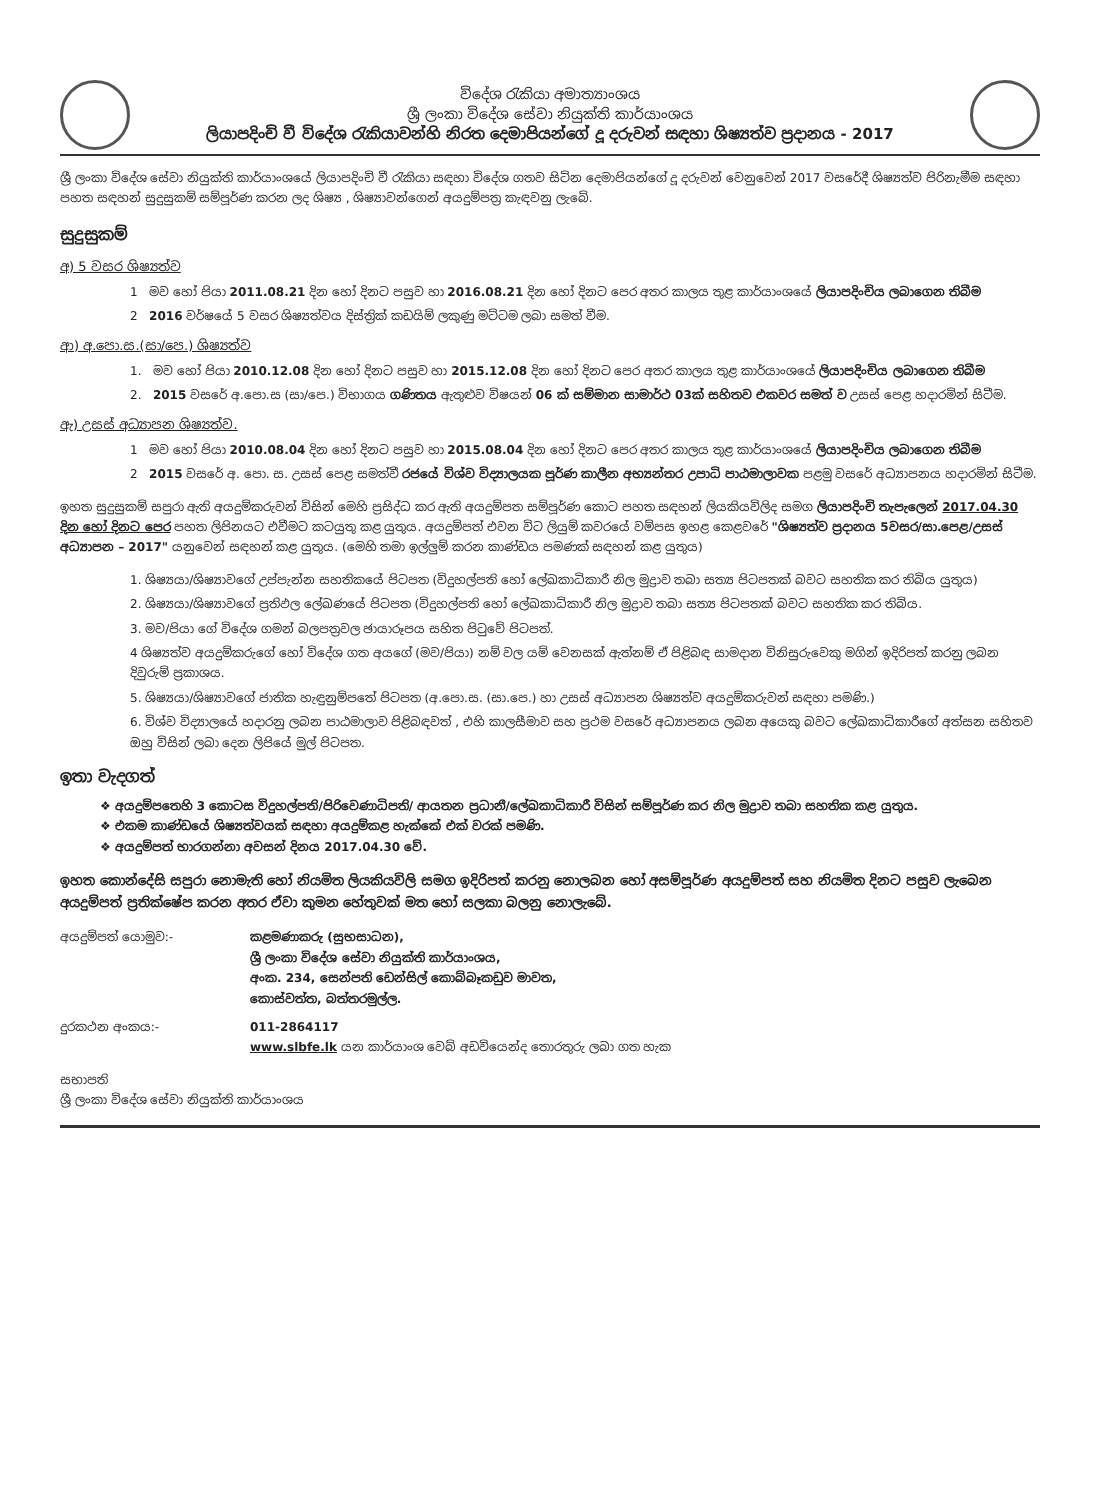විදේශ රැකියා අමාත්‍යාංශය
ශ්‍රී ලංකා විදේශ සේවා නියුක්ති කාර්යාංශය
ලියාපදිංචි වී විදේශ රැකියාවන්හි නිරත දෙමාපියන්ගේ දූ දරුවන් සඳහා ශිෂ්‍යත්ව ප්‍රදානය - 2017
ශ්‍රී ලංකා විදේශ සේවා නියුක්ති කාර්යාංශයේ ලියාපදිංචි වී රැකියා සඳහා විදේශ ගතව සිටින දෙමාපියන්ගේ දූ දරුවන් වෙනුවෙන් 2017 වසරේදී ශිෂ්‍යත්ව පිරිනැමීම සඳහා පහත සඳහන් සුදුසුකම් සම්පූර්ණ කරන ලද ශිෂ්‍ය , ශිෂ්‍යාවන්ගෙන් අයදුම්පත්‍ර කැඳවනු ලැබේ.
සුදුසුකම්
අ) 5 වසර ශිෂ්‍යත්ව
1 මව හෝ පියා 2011.08.21 දින හෝ දිනට පසුව හා 2016.08.21 දින හෝ දිනට පෙර අතර කාලය තුළ කාර්යාංශයේ ලියාපදිංචිය ලබාගෙන තිබීම
2 2016 වර්ෂයේ 5 වසර ශිෂ්‍යත්වය දිස්ත්‍රික් කඩයිම් ලකුණු මට්ටම ලබා සමත් වීම.
ආ) අ.පො.ස.(සා/පෙ.) ශිෂ්‍යත්ව
1. මව හෝ පියා 2010.12.08 දින හෝ දිනට පසුව හා 2015.12.08 දින හෝ දිනට පෙර අතර කාලය තුළ කාර්යාංශයේ ලියාපදිංචිය ලබාගෙන තිබීම
2. 2015 වසරේ අ.පො.ස (සා/පෙ.) විභාගය ගණිතය ඇතුළුව විෂයන් 06 ක් සම්මාන සාමාර්ථ 03ක් සහිතව එකවර සමත් ව උසස් පෙළ හදාරමින් සිටීම.
ඇ) උසස් අධ්‍යාපන ශිෂ්‍යත්ව.
1 මව හෝ පියා 2010.08.04 දින හෝ දිනට පසුව හා 2015.08.04 දින හෝ දිනට පෙර අතර කාලය තුළ කාර්යාංශයේ ලියාපදිංචිය ලබාගෙන තිබීම
2 2015 වසරේ අ. පො. ස. උසස් පෙළ සමත්වී රජයේ විශ්ව විද්‍යාලයක පූර්ණ කාලීන අභ්‍යන්තර උපාධි පාඨමාලාවක පළමු වසරේ අධ්‍යාපනය හදාරමින් සිටීම.
ඉහත සුදුසුකම් සපුරා ඇති අයදුම්කරුවන් විසින් මෙහි ප්‍රසිද්ධ කර ඇති අයදුම්පත සම්පූර්ණ කොට පහත සඳහන් ලියකියවිලිද සමග ලියාපදිංචි තැපැලෙන් 2017.04.30 දින හෝ දිනට පෙර පහත ලිපිනයට එවීමට කටයුතු කළ යුතුය. අයදුම්පත් එවන විට ලියුම් කවරයේ වම්පස ඉහළ කෙළවරේ "ශිෂ්‍යත්ව ප්‍රදානය 5වසර/සා.පෙළ/උසස් අධ්‍යාපන – 2017" යනුවෙන් සඳහන් කළ යුතුය. (මෙහි තමා ඉල්ලුම් කරන කාණ්ඩය පමණක් සඳහන් කළ යුතුය)
1. ශිෂ්‍යයා/ශිෂ්‍යාවගේ උප්පැන්න සහතිකයේ පිටපත (විදුහල්පති හෝ ලේඛකාධිකාරී නිල මුද්‍රාව තබා සත්‍ය පිටපතක් බවට සහතික කර තිබිය යුතුය)
2. ශිෂ්‍යයා/ශිෂ්‍යාවගේ ප්‍රතිඵල ලේඛණයේ පිටපත (විදුහල්පති හෝ ලේඛකාධිකාරී නිල මුද්‍රාව තබා සත්‍ය පිටපතක් බවට සහතික කර තිබිය.
3. මව/පියා ගේ විදේශ ගමන් බලපත්‍රවල ඡායාරූපය සහිත පිටුවේ පිටපත්.
4 ශිෂ්‍යත්ව අයදුම්කරුගේ හෝ විදේශ ගත අයගේ (මව/පියා) නම් වල යම් වෙනසක් ඇත්නම් ඒ පිළිබඳ සාමදාන විනිසුරුවෙකු මගින් ඉදිරිපත් කරනු ලබන දිවුරුම් ප්‍රකාශය.
5. ශිෂ්‍යයා/ශිෂ්‍යාවගේ ජාතික හැඳුනුම්පතේ පිටපත (අ.පො.ස. (සා.පෙ.) හා උසස් අධ්‍යාපන ශිෂ්‍යත්ව අයදුම්කරුවන් සඳහා පමණි.)
6. විශ්ව විද්‍යාලයේ හදාරනු ලබන පාඨමාලාව පිළිබඳවත් , එහි කාලසීමාව සහ ප්‍රථම වසරේ අධ්‍යාපනය ලබන අයෙකු බවට ලේඛකාධිකාරීගේ අත්සන සහිතව ඔහු විසින් ලබා දෙන ලිපියේ මුල් පිටපත.
ඉතා වැදගත්
❖ අයදුම්පතෙහි 3 කොටස විදුහල්පති/පිරිවෙණාධිපති/ ආයතන ප්‍රධානී/ලේඛකාධිකාරී විසින් සම්පූර්ණ කර නිල මුද්‍රාව තබා සහතික කළ යුතුය.
❖ එකම කාණ්ඩයේ ශිෂ්‍යත්වයක් සඳහා අයදුම්කළ හැක්කේ එක් වරක් පමණි.
❖ අයදුම්පත් භාරගන්නා අවසන් දිනය 2017.04.30 වේ.
ඉහත කොන්දේසි සපුරා නොමැති හෝ නියමිත ලියකියවිලි සමග ඉදිරිපත් කරනු නොලබන හෝ අසම්පූර්ණ අයදුම්පත් සහ නියමිත දිනට පසුව ලැබෙන අයදුම්පත් ප්‍රතික්ෂේප කරන අතර ඒවා කුමන හේතුවක් මත හෝ සලකා බලනු නොලැබේ.
අයදුම්පත් යොමුව:- කළමණාකරු (සුභසාධන),
ශ්‍රී ලංකා විදේශ සේවා නියුක්ති කාර්යාංශය,
අංක. 234, සෙන්පති ඩෙන්සිල් කොබ්බෑකඩුව මාවත,
කොස්වත්ත, බත්තරමුල්ල.
දුරකථන අංකය:- 011-2864117
www.slbfe.lk යන කාර්යාංශ වෙබ් අඩවියෙන්ද තොරතුරු ලබා ගත හැක
සභාපති
ශ්‍රී ලංකා විදේශ සේවා නියුක්ති කාර්යාංශය